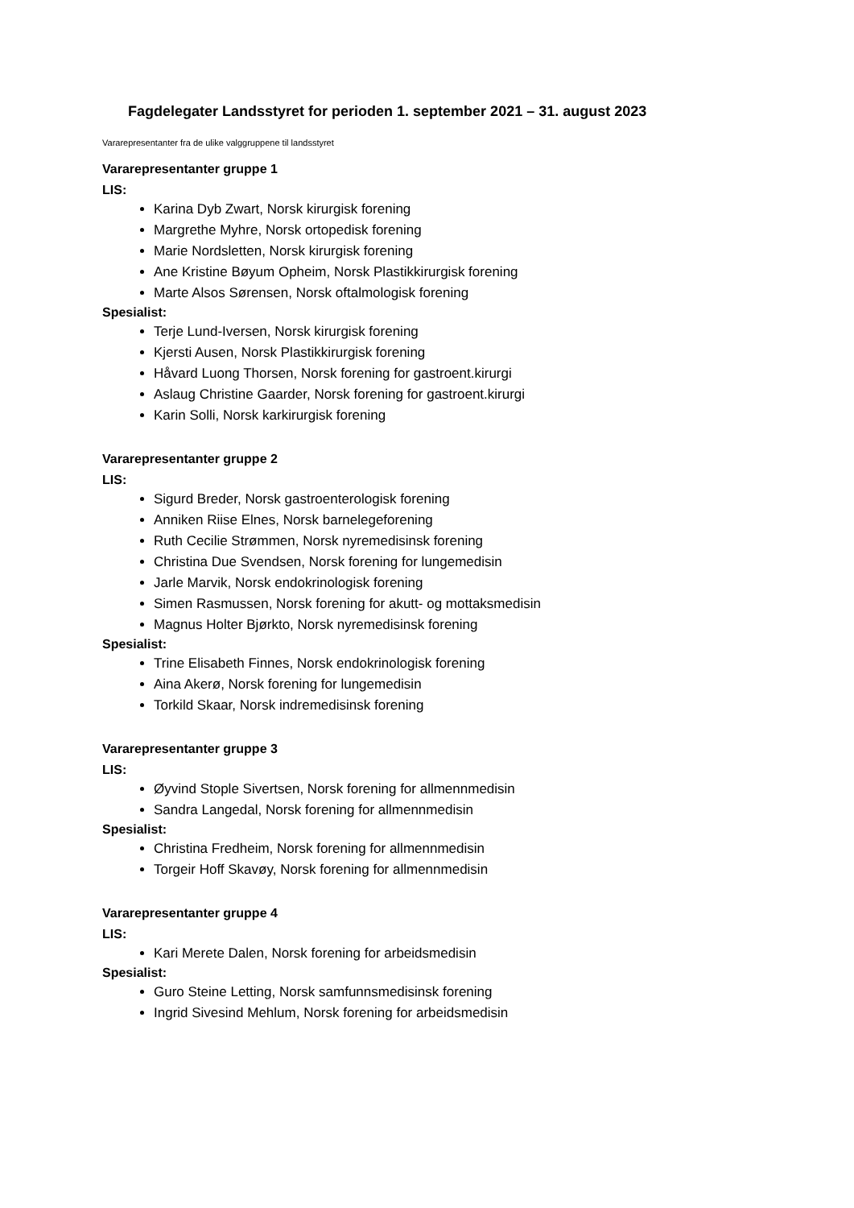Fagdelegater Landsstyret for perioden 1. september 2021 – 31. august 2023
Vararepresentanter fra de ulike valggruppene til landsstyret
Vararepresentanter gruppe 1
LIS:
Karina Dyb Zwart, Norsk kirurgisk forening
Margrethe Myhre, Norsk ortopedisk forening
Marie Nordsletten, Norsk kirurgisk forening
Ane Kristine Bøyum Opheim, Norsk Plastikkirurgisk forening
Marte Alsos Sørensen, Norsk oftalmologisk forening
Spesialist:
Terje Lund-Iversen, Norsk kirurgisk forening
Kjersti Ausen, Norsk Plastikkirurgisk forening
Håvard Luong Thorsen, Norsk forening for gastroent.kirurgi
Aslaug Christine Gaarder, Norsk forening for gastroent.kirurgi
Karin Solli, Norsk karkirurgisk forening
Vararepresentanter gruppe 2
LIS:
Sigurd Breder, Norsk gastroenterologisk forening
Anniken Riise Elnes, Norsk barnelegeforening
Ruth Cecilie Strømmen, Norsk nyremedisinsk forening
Christina Due Svendsen, Norsk forening for lungemedisin
Jarle Marvik, Norsk endokrinologisk forening
Simen Rasmussen, Norsk forening for akutt- og mottaksmedisin
Magnus Holter Bjørkto, Norsk nyremedisinsk forening
Spesialist:
Trine Elisabeth Finnes, Norsk endokrinologisk forening
Aina Akerø, Norsk forening for lungemedisin
Torkild Skaar, Norsk indremedisinsk forening
Vararepresentanter gruppe 3
LIS:
Øyvind Stople Sivertsen, Norsk forening for allmennmedisin
Sandra Langedal, Norsk forening for allmennmedisin
Spesialist:
Christina Fredheim, Norsk forening for allmennmedisin
Torgeir Hoff Skavøy, Norsk forening for allmennmedisin
Vararepresentanter gruppe 4
LIS:
Kari Merete Dalen, Norsk forening for arbeidsmedisin
Spesialist:
Guro Steine Letting, Norsk samfunnsmedisinsk forening
Ingrid Sivesind Mehlum, Norsk forening for arbeidsmedisin